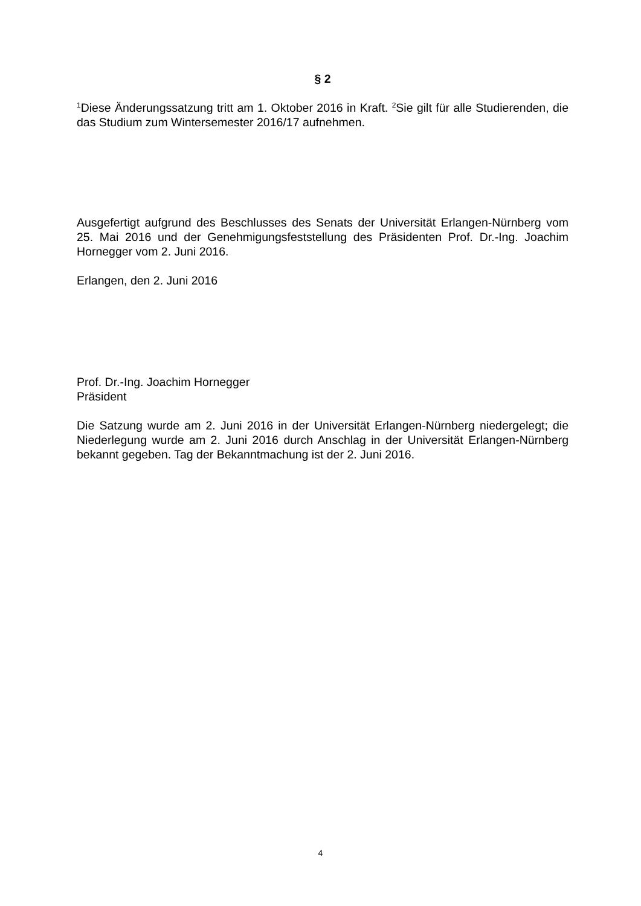§ 2
<sup>1</sup> Diese Änderungssatzung tritt am 1. Oktober 2016 in Kraft. <sup>2</sup>Sie gilt für alle Studierenden, die das Studium zum Wintersemester 2016/17 aufnehmen.
Ausgefertigt aufgrund des Beschlusses des Senats der Universität Erlangen-Nürnberg vom 25. Mai 2016 und der Genehmigungsfeststellung des Präsidenten Prof. Dr.-Ing. Joachim Hornegger vom 2. Juni 2016.
Erlangen, den 2. Juni 2016
Prof. Dr.-Ing. Joachim Hornegger
Präsident
Die Satzung wurde am 2. Juni 2016 in der Universität Erlangen-Nürnberg niedergelegt; die Niederlegung wurde am 2. Juni 2016 durch Anschlag in der Universität Erlangen-Nürnberg bekannt gegeben. Tag der Bekanntmachung ist der 2. Juni 2016.
4